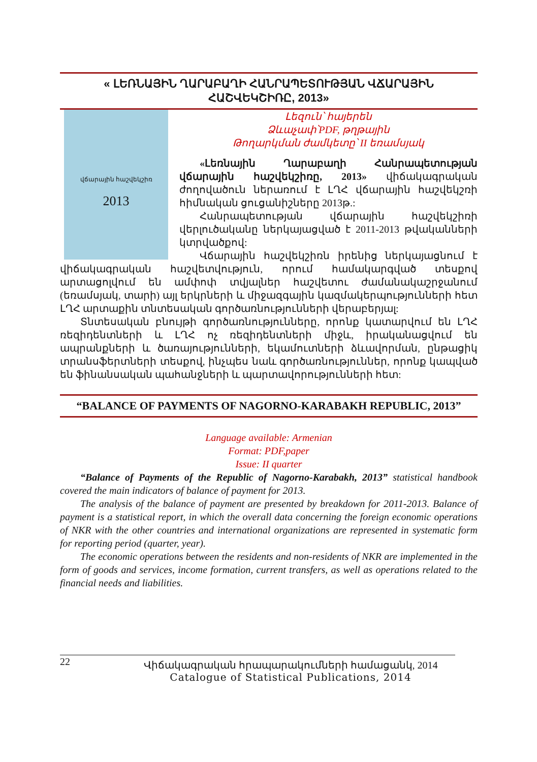« ԼԵՌՆԱՅԻՆ ՂԱՐԱԲԱՂԻ ՀԱՆՐԱՊԵՏՈՒԹՅԱՆ ՎՃԱՐԱՅԻՆ ՀԱՇՎԵԿՇԻՌԸ, 2013»
վճարային հաշվեկշիռ
2013
Լեզուն՝ հայերեն
Ձևաչափ՝PDF, թղթային
Թողարկման ժամկետը՝ II եռամսյակ
«Լեռնային Ղարաբաղի Հանրապետության վճարային հաշվեկշիռը, 2013» վիճակագրական ժողովածուն ներառում է ԼՂՀ վճարային հաշվեկշռի հիմնական ցուցանիշները 2013թ.:
Հանրապետության վճարային հաշվեկշիռի վերլուծականը ներկայացված է 2011-2013 թվականների կտրվածքով:
Վճարային հաշվեկշիռն իրենից ներկայացնում է վիճակագրական հաշվետվություն, որում համակարգված տեսքով արտացոլվում են ամփոփ տվյալներ հաշվետու ժամանակաշրջանում (եռամսյակ, տարի) այլ երկրների և միջազգային կազմակերպությունների հետ ԼՂՀ արտաքին տնտեսական գործառնությունների վերաբերյալ:
Տնտեսական բնույթի գործառնությունները, որոնք կատարվում են ԼՂՀ ռեզիդենտների և ԼՂՀ ոչ ռեզիդենտների միջև, իրականացվում են ապրանքների և ծառայությունների, եկամուտների ձևավորման, ընթացիկ տրանսֆերտների տեսքով, ինչպես նաև գործառնություններ, որոնք կապված են ֆինանսական պահանջների և պարտավորությունների հետ:
“BALANCE OF PAYMENTS OF NAGORNO-KARABAKH REPUBLIC, 2013”
Language available: Armenian
Format: PDF,paper
Issue: II quarter
“Balance of Payments of the Republic of Nagorno-Karabakh, 2013” statistical handbook covered the main indicators of balance of payment for 2013.
The analysis of the balance of payment are presented by breakdown for 2011-2013. Balance of payment is a statistical report, in which the overall data concerning the foreign economic operations of NKR with the other countries and international organizations are represented in systematic form for reporting period (quarter, year).
The economic operations between the residents and non-residents of NKR are implemented in the form of goods and services, income formation, current transfers, as well as operations related to the financial needs and liabilities.
22 Վիճակագրական հրապարակումների համացանկ, 2014
Catalogue of Statistical Publications, 2014